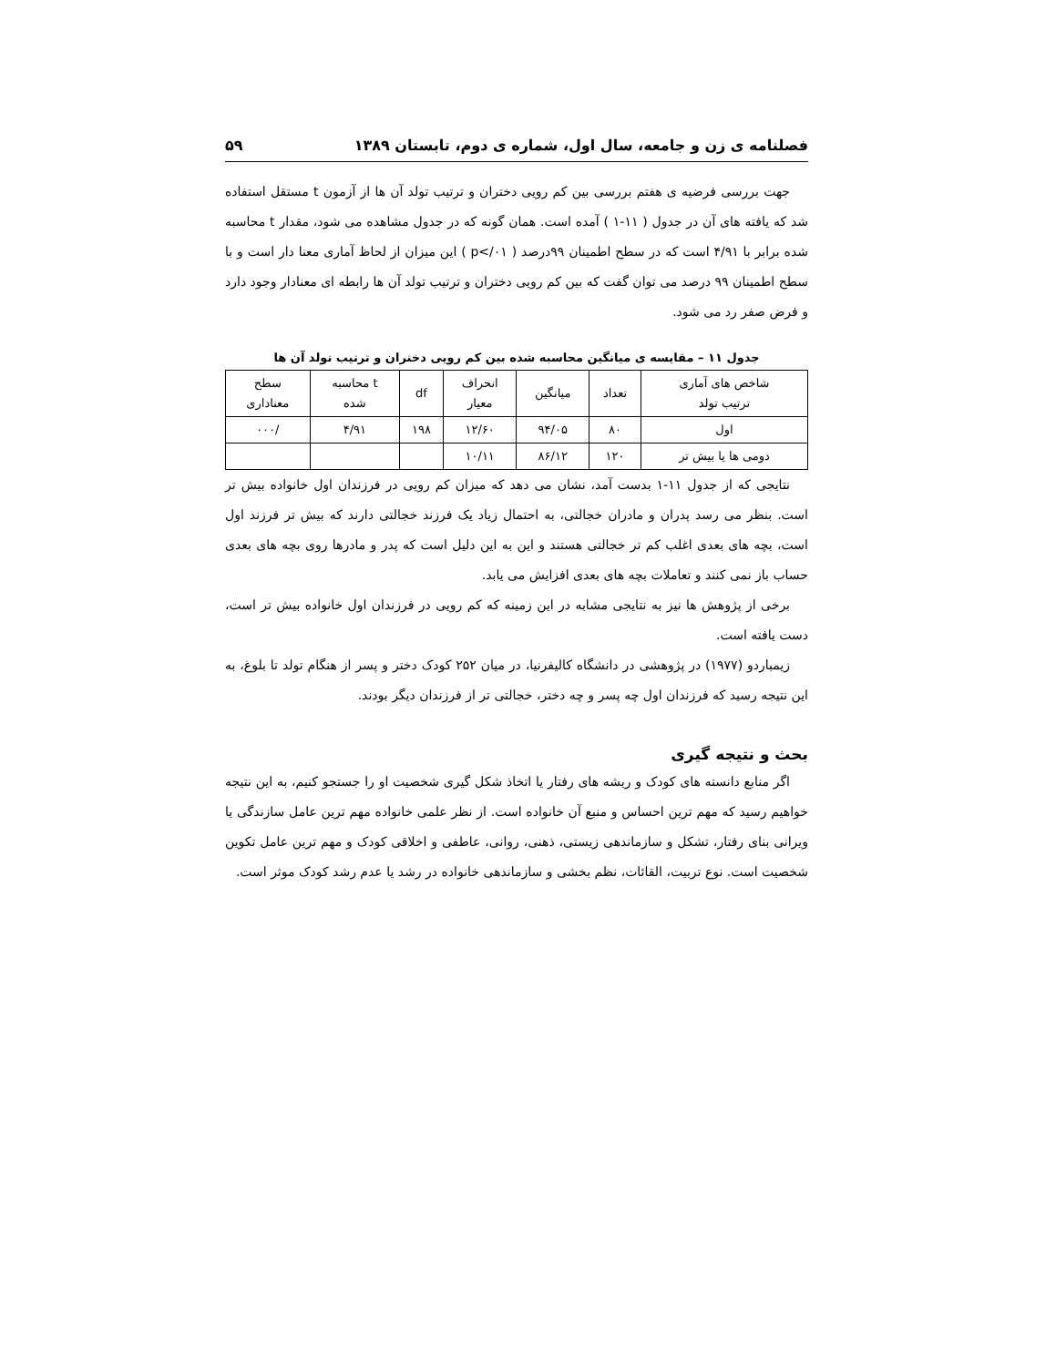فصلنامه ی زن و جامعه، سال اول، شماره ی دوم، تابستان ۱۳۸۹ ۵۹
جهت بررسی فرضیه ی هفتم بررسی بین کم رویی دختران و ترتیب تولد آن ها از آزمون t مستقل استفاده شد که یافته های آن در جدول ( ۱۱-۱ ) آمده است. همان گونه که در جدول مشاهده می شود، مقدار t محاسبه شده برابر با ۴/۹۱ است که در سطح اطمینان ۹۹درصد ( p</۰۱ ) این میزان از لحاظ آماری معنا دار است و با سطح اطمینان ۹۹ درصد می توان گفت که بین کم رویی دختران و ترتیب تولد آن ها رابطه ای معنادار وجود دارد و فرض صفر رد می شود.
جدول ۱۱ – مقایسه ی میانگین محاسبه شده بین کم رویی دختران و ترتیب تولد آن ها
| شاخص های آماری ترتیب تولد | تعداد | میانگین | انحراف معیار | df | t محاسبه شده | سطح معناداری |
| --- | --- | --- | --- | --- | --- | --- |
| اول | ۸۰ | ۹۴/۰۵ | ۱۲/۶۰ | ۱۹۸ | ۴/۹۱ | /۰۰۰ |
| دومی ها یا بیش تر | ۱۲۰ | ۸۶/۱۲ | ۱۰/۱۱ | | | |
نتایجی که از جدول ۱۱-۱ بدست آمد، نشان می دهد که میزان کم رویی در فرزندان اول خانواده بیش تر است. بنظر می رسد پدران و مادران خجالتی، به احتمال زیاد یک فرزند خجالتی دارند که بیش تر فرزند اول است، بچه های بعدی اغلب کم تر خجالتی هستند و این به این دلیل است که پدر و مادرها روی بچه های بعدی حساب باز نمی کنند و تعاملات بچه های بعدی افزایش می یابد.
برخی از پژوهش ها نیز به نتایجی مشابه در این زمینه که کم رویی در فرزندان اول خانواده بیش تر است، دست یافته است.
زیمباردو (۱۹۷۷) در پژوهشی در دانشگاه کالیفرنیا، در میان ۲۵۲ کودک دختر و پسر از هنگام تولد تا بلوغ، به این نتیجه رسید که فرزندان اول چه پسر و چه دختر، خجالتی تر از فرزندان دیگر بودند.
بحث و نتیجه گیری
اگر منابع دانسته های کودک و ریشه های رفتار یا اتخاذ شکل گیری شخصیت او را جستجو کنیم، به این نتیجه خواهیم رسید که مهم ترین احساس و منبع آن خانواده است. از نظر علمی خانواده مهم ترین عامل سازندگی یا ویرانی بنای رفتار، تشکل و سازماندهی زیستی، ذهنی، روانی، عاطفی و اخلاقی کودک و مهم ترین عامل تکوین شخصیت است. نوع تربیت، القائات، نظم بخشی و سازماندهی خانواده در رشد یا عدم رشد کودک موثر است.